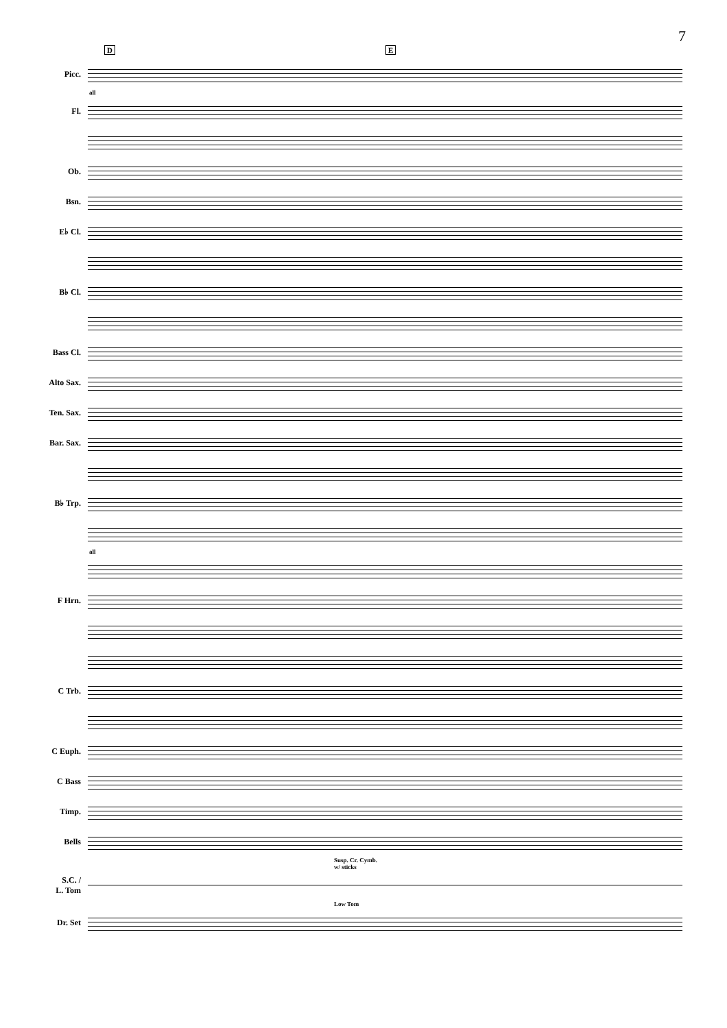7
D E
Picc.
all
Fl.
Ob.
Bsn.
E♭ Cl.
B♭ Cl.
Bass Cl.
Alto Sax.
Ten. Sax.
Bar. Sax.
B♭ Trp.
all
F Hrn.
C Trb.
C Euph.
C Bass
Timp.
Bells
Susp. Cr. Cymb.
w/ sticks
S.C. /
L. Tom
Low Tom
Dr. Set